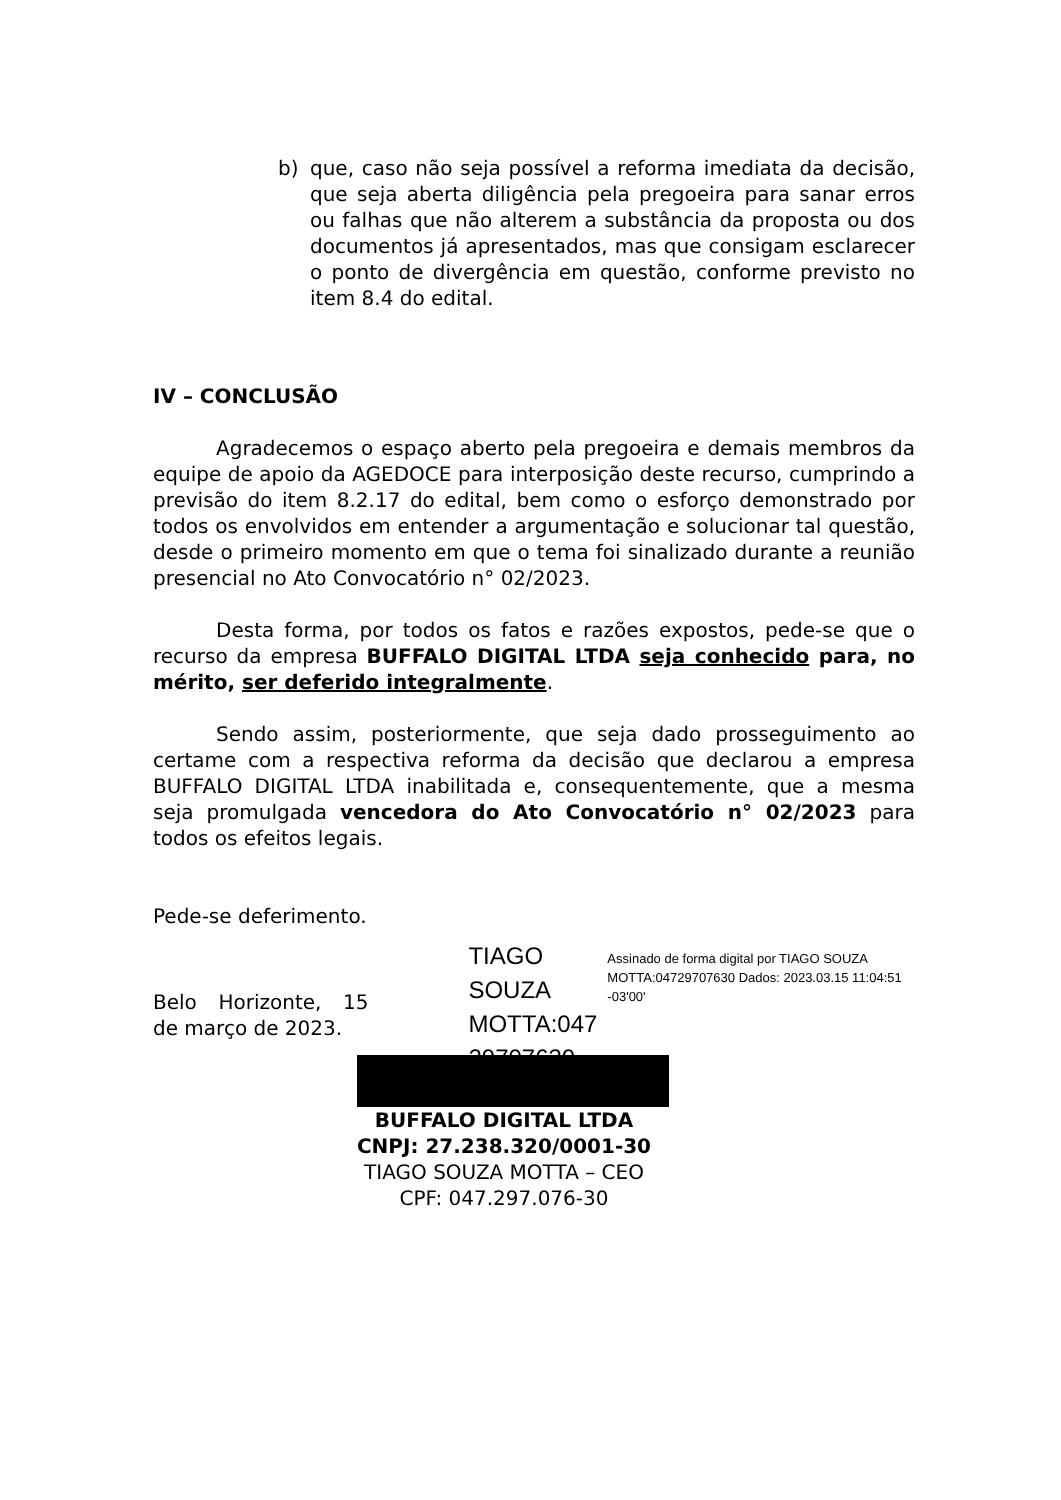b) que, caso não seja possível a reforma imediata da decisão, que seja aberta diligência pela pregoeira para sanar erros ou falhas que não alterem a substância da proposta ou dos documentos já apresentados, mas que consigam esclarecer o ponto de divergência em questão, conforme previsto no item 8.4 do edital.
IV – CONCLUSÃO
Agradecemos o espaço aberto pela pregoeira e demais membros da equipe de apoio da AGEDOCE para interposição deste recurso, cumprindo a previsão do item 8.2.17 do edital, bem como o esforço demonstrado por todos os envolvidos em entender a argumentação e solucionar tal questão, desde o primeiro momento em que o tema foi sinalizado durante a reunião presencial no Ato Convocatório n° 02/2023.
Desta forma, por todos os fatos e razões expostos, pede-se que o recurso da empresa BUFFALO DIGITAL LTDA seja conhecido para, no mérito, ser deferido integralmente.
Sendo assim, posteriormente, que seja dado prosseguimento ao certame com a respectiva reforma da decisão que declarou a empresa BUFFALO DIGITAL LTDA inabilitada e, consequentemente, que a mesma seja promulgada vencedora do Ato Convocatório n° 02/2023 para todos os efeitos legais.
Pede-se deferimento.
Belo Horizonte, 15 de março de 2023.
TIAGO SOUZA MOTTA:047 29707630
Assinado de forma digital por TIAGO SOUZA MOTTA:04729707630 Dados: 2023.03.15 11:04:51 -03'00'
BUFFALO DIGITAL LTDA
CNPJ: 27.238.320/0001-30
TIAGO SOUZA MOTTA – CEO
CPF: 047.297.076-30